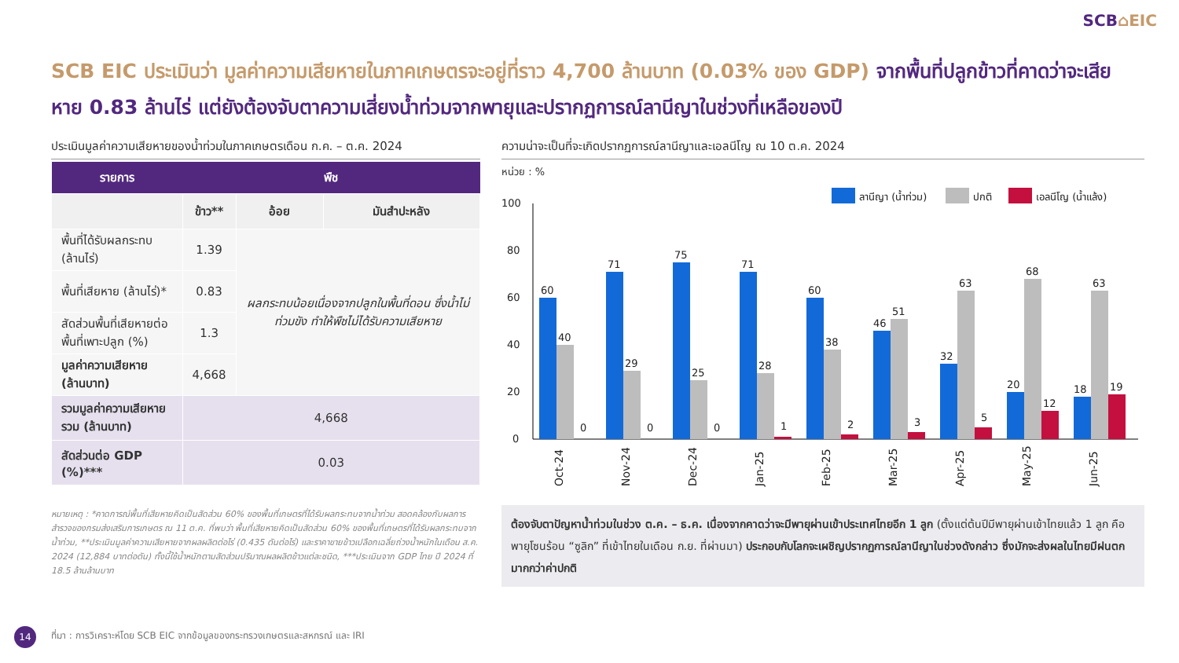SCB⌂EIC
SCB EIC ประเมินว่า มูลค่าความเสียหายในภาคเกษตรจะอยู่ที่ราว 4,700 ล้านบาท (0.03% ของ GDP) จากพื้นที่ปลูกข้าวที่คาดว่าจะเสียหาย 0.83 ล้านไร่ แต่ยังต้องจับตาความเสี่ยงน้ำท่วมจากพายุและปรากฏการณ์ลานีญาในช่วงที่เหลือของปี
ประเมินมูลค่าความเสียหายของน้ำท่วมในภาคเกษตรเดือน ก.ค. – ต.ค. 2024
| รายการ | พืช | | |
| --- | --- | --- | --- |
| | ข้าว** | อ้อย | มันสำปะหลัง |
| พื้นที่ได้รับผลกระทบ (ล้านไร่) | 1.39 | ผลกระทบน้อยเนื่องจากปลูกในพื้นที่ดอน ซึ่งน้ำไม่ท่วมขัง ทำให้พืชไม่ได้รับความเสียหาย | |
| พื้นที่เสียหาย (ล้านไร่)* | 0.83 | | |
| สัดส่วนพื้นที่เสียหายต่อพื้นที่เพาะปลูก (%) | 1.3 | | |
| มูลค่าความเสียหาย (ล้านบาท) | 4,668 | | |
| รวมมูลค่าความเสียหายรวม (ล้านบาท) | 4,668 | | |
| สัดส่วนต่อ GDP (%)*** | 0.03 | | |
หมายเหตุ : *คาดการณ์พื้นที่เสียหายคิดเป็นสัดส่วน 60% ของพื้นที่เกษตรที่ได้รับผลกระทบจากน้ำท่วม สอดคล้องกับผลการสำรวจของกรมส่งเสริมการเกษตร ณ 11 ต.ค. ที่พบว่า พื้นที่เสียหายคิดเป็นสัดส่วน 60% ของพื้นที่เกษตรที่ได้รับผลกระทบจากน้ำท่วม, **ประเมินมูลค่าความเสียหายจากผลผลิตต่อไร่ (0.435 ตันต่อไร่) และราคาขายข้าวเปลือกเฉลี่ยถ่วงน้ำหนักในเดือน ส.ค. 2024 (12,884 บาทต่อตัน) ทั้งนี้ใช้น้ำหนักตามสัดส่วนปริมาณผลผลิตข้าวแต่ละชนิด, ***ประเมินจาก GDP ไทย ปี 2024 ที่ 18.5 ล้านล้านบาท
ความน่าจะเป็นที่จะเกิดปรากฏการณ์ลานีญาและเอลนีโญ ณ 10 ต.ค. 2024
หน่วย : %
ลานีญา (น้ำท่วม)
ปกติ
เอลนีโญ (น้ำแล้ง)
100
80
60
40
20
0
60
40
0
71
29
0
75
25
0
71
28
1
60
38
2
46
51
3
32
63
5
20
68
12
18
63
19
Oct-24
Nov-24
Dec-24
Jan-25
Feb-25
Mar-25
Apr-25
May-25
Jun-25
ต้องจับตาปัญหาน้ำท่วมในช่วง ต.ค. – ธ.ค. เนื่องจากคาดว่าจะมีพายุผ่านเข้าประเทศไทยอีก 1 ลูก (ตั้งแต่ต้นปีมีพายุผ่านเข้าไทยแล้ว 1 ลูก คือ พายุโซนร้อน “ซูลิก” ที่เข้าไทยในเดือน ก.ย. ที่ผ่านมา) ประกอบกับโลกจะเผชิญปรากฏการณ์ลานีญาในช่วงดังกล่าว ซึ่งมักจะส่งผลในไทยมีฝนตกมากกว่าค่าปกติ
14
ที่มา : การวิเคราะห์โดย SCB EIC จากข้อมูลของกระทรวงเกษตรและสหกรณ์ และ IRI